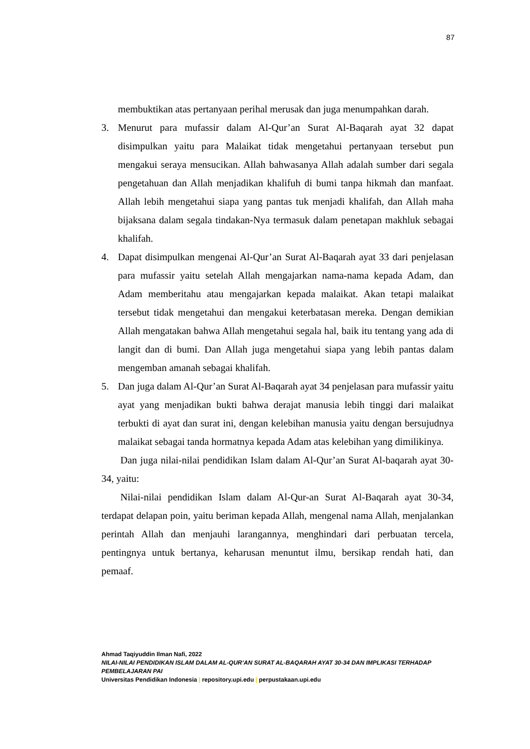87
membuktikan atas pertanyaan perihal merusak dan juga menumpahkan darah.
3. Menurut para mufassir dalam Al-Qur’an Surat Al-Baqarah ayat 32 dapat disimpulkan yaitu para Malaikat tidak mengetahui pertanyaan tersebut pun mengakui seraya mensucikan. Allah bahwasanya Allah adalah sumber dari segala pengetahuan dan Allah menjadikan khalifuh di bumi tanpa hikmah dan manfaat. Allah lebih mengetahui siapa yang pantas tuk menjadi khalifah, dan Allah maha bijaksana dalam segala tindakan-Nya termasuk dalam penetapan makhluk sebagai khalifah.
4. Dapat disimpulkan mengenai Al-Qur’an Surat Al-Baqarah ayat 33 dari penjelasan para mufassir yaitu setelah Allah mengajarkan nama-nama kepada Adam, dan Adam memberitahu atau mengajarkan kepada malaikat. Akan tetapi malaikat tersebut tidak mengetahui dan mengakui keterbatasan mereka. Dengan demikian Allah mengatakan bahwa Allah mengetahui segala hal, baik itu tentang yang ada di langit dan di bumi. Dan Allah juga mengetahui siapa yang lebih pantas dalam mengemban amanah sebagai khalifah.
5. Dan juga dalam Al-Qur’an Surat Al-Baqarah ayat 34 penjelasan para mufassir yaitu ayat yang menjadikan bukti bahwa derajat manusia lebih tinggi dari malaikat terbukti di ayat dan surat ini, dengan kelebihan manusia yaitu dengan bersujudnya malaikat sebagai tanda hormatnya kepada Adam atas kelebihan yang dimilikinya.
Dan juga nilai-nilai pendidikan Islam dalam Al-Qur’an Surat Al-baqarah ayat 30-34, yaitu:
Nilai-nilai pendidikan Islam dalam Al-Qur-an Surat Al-Baqarah ayat 30-34, terdapat delapan poin, yaitu beriman kepada Allah, mengenal nama Allah, menjalankan perintah Allah dan menjauhi larangannya, menghindari dari perbuatan tercela, pentingnya untuk bertanya, keharusan menuntut ilmu, bersikap rendah hati, dan pemaaf.
Ahmad Taqiyuddin Ilman Nafi, 2022
NILAI-NILAI PENDIDIKAN ISLAM DALAM AL-QUR’AN SURAT AL-BAQARAH AYAT 30-34 DAN IMPLIKASI TERHADAP PEMBELAJARAN PAI
Universitas Pendidikan Indonesia | repository.upi.edu | perpustakaan.upi.edu